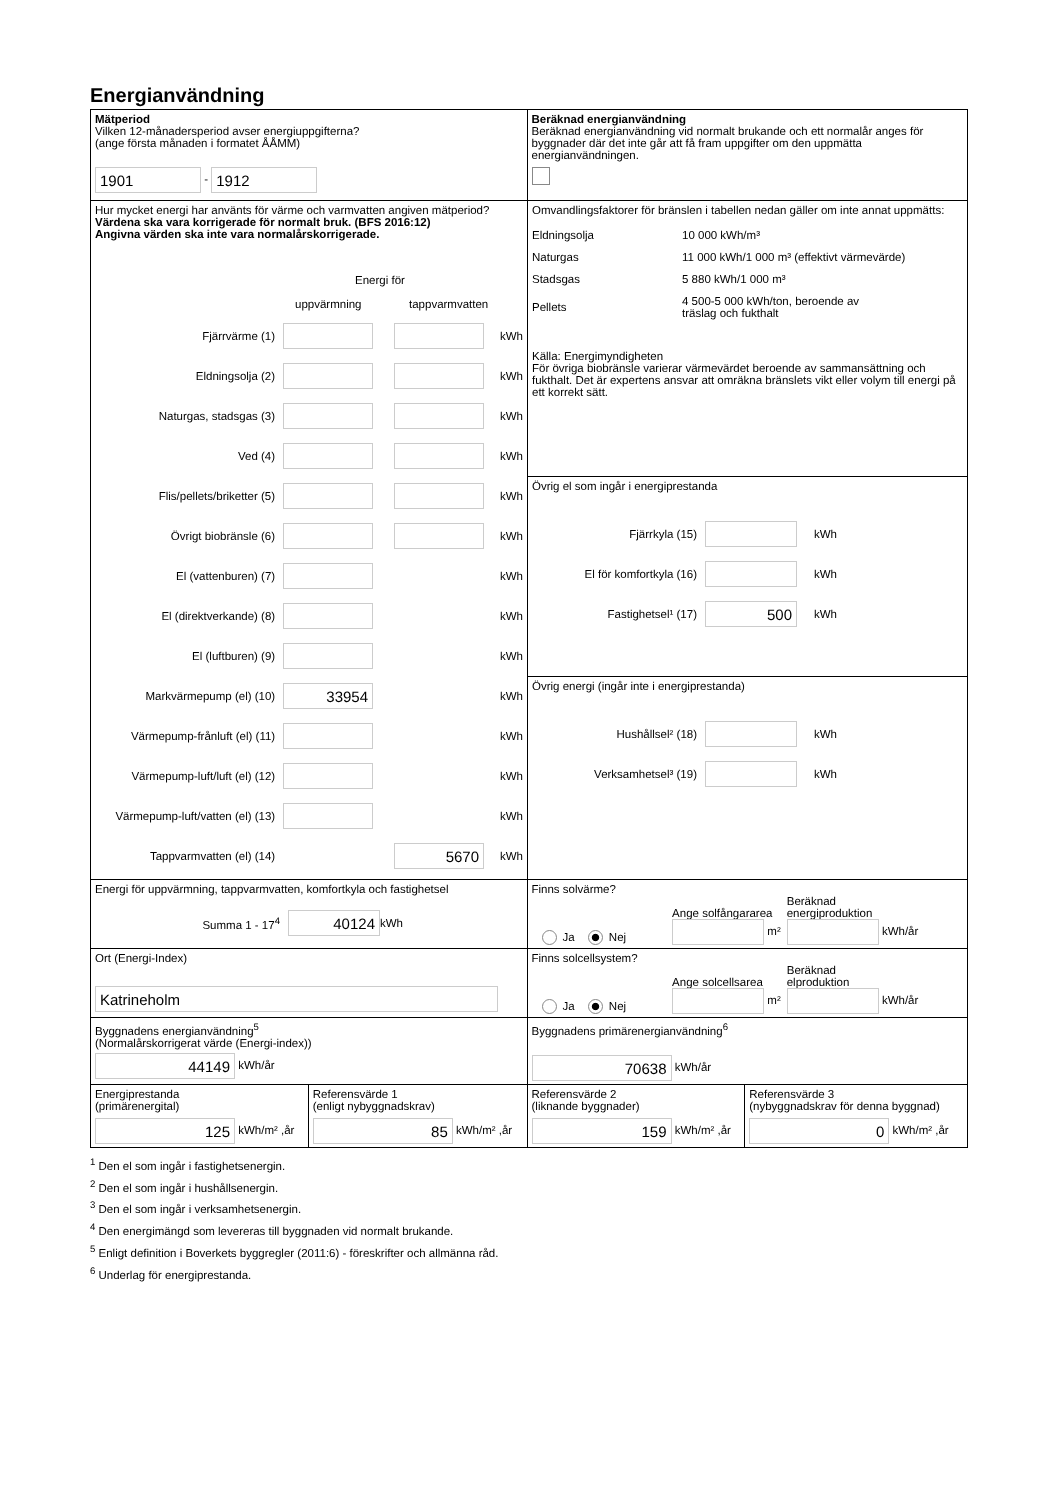Energianvändning
Mätperiod
Vilken 12-månadersperiod avser energiuppgifterna?
(ange första månaden i formatet ÅÅMM)
1901 - 1912
Beräknad energianvändning
Beräknad energianvändning vid normalt brukande och ett normalår anges för byggnader där det inte går att få fram uppgifter om den uppmätta energianvändningen.
Hur mycket energi har använts för värme och varmvatten angiven mätperiod?
Värdena ska vara korrigerade för normalt bruk. (BFS 2016:12)
Angivna värden ska inte vara normalårskorrigerade.
Energi för
uppvärmning tappvarmvatten
Fjärrvärme (1) kWh
Eldningsolja (2) kWh
Naturgas, stadsgas (3) kWh
Ved (4) kWh
Flis/pellets/briketter (5) kWh
Övrigt biobränsle (6) kWh
El (vattenburen) (7) kWh
El (direktverkande) (8) kWh
El (luftburen) (9) kWh
Markvärmepump (el) (10) 33954 kWh
Värmepump-frånluft (el) (11) kWh
Värmepump-luft/luft (el) (12) kWh
Värmepump-luft/vatten (el) (13) kWh
Tappvarmvatten (el) (14) 5670 kWh
Omvandlingsfaktorer för bränslen i tabellen nedan gäller om inte annat uppmätts:
| Eldningsolja | 10 000 kWh/m³ |
| Naturgas | 11 000 kWh/1 000 m³ (effektivt värmevärde) |
| Stadsgas | 5 880 kWh/1 000 m³ |
| Pellets | 4 500-5 000 kWh/ton, beroende av träslag och fukthalt |
Källa: Energimyndigheten
För övriga biobränsle varierar värmevärdet beroende av sammansättning och fukthalt. Det är expertens ansvar att omräkna bränslets vikt eller volym till energi på ett korrekt sätt.
Övrig el som ingår i energiprestanda
Fjärrkyla (15) kWh
El för komfortkyla (16) kWh
Fastighetsel¹ (17) 500 kWh
Övrig energi (ingår inte i energiprestanda)
Hushållsel² (18) kWh
Verksamhetsel³ (19) kWh
Energi för uppvärmning, tappvarmvatten, komfortkyla och fastighetsel
Summa 1 - 17<sup>4</sup> 40124 kWh
Finns solvärme?
Ja Nej Ange solfångararea
m² Beräknad
energiproduktion
kWh/år
Ort (Energi-Index)
Katrineholm
Finns solcellsystem?
Ja Nej Ange solcellsarea
m² Beräknad
elproduktion
kWh/år
Byggnadens energianvändning<sup>5</sup>
(Normalårskorrigerat värde (Energi-index))
44149 kWh/år
Byggnadens primärenergianvändning<sup>6</sup>
70638 kWh/år
Energiprestanda
(primärenergital)
125 kWh/m² ,år
Referensvärde 1
(enligt nybyggnadskrav)
85 kWh/m² ,år
Referensvärde 2
(liknande byggnader)
159 kWh/m² ,år
Referensvärde 3
(nybyggnadskrav för denna byggnad)
0 kWh/m² ,år
<sup>1</sup> Den el som ingår i fastighetsenergin.
<sup>2</sup> Den el som ingår i hushållsenergin.
<sup>3</sup> Den el som ingår i verksamhetsenergin.
<sup>4</sup> Den energimängd som levereras till byggnaden vid normalt brukande.
<sup>5</sup> Enligt definition i Boverkets byggregler (2011:6) - föreskrifter och allmänna råd.
<sup>6</sup> Underlag för energiprestanda.